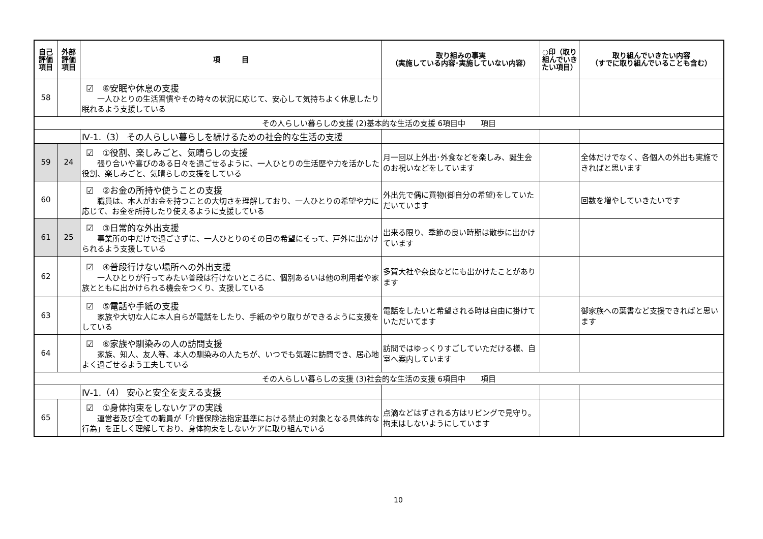| 自己 評価 項目 | 外部 評価 項目 | 項 目 | 取り組みの事実 （実施している内容･実施していない内容） | ○印（取り組んでいきたい項目） | 取り組んでいきたい内容 （すでに取り組んでいることも含む） |
| --- | --- | --- | --- | --- | --- |
| 58 | | ☑ ⑥安眠や休息の支援 一人ひとりの生活習慣やその時々の状況に応じて、安心して気持ちよく休息したり眠れるよう支援している | | | |
| その人らしい暮らしの支援 (2)基本的な生活の支援 6項目中 項目 | | | | | |
| | | Ⅳ-1.（3） その人らしい暮らしを続けるための社会的な生活の支援 | | | |
| 59 | 24 | ☑ ①役割、楽しみごと、気晴らしの支援 張り合いや喜びのある日々を過ごせるように、一人ひとりの生活歴や力を活かした役割、楽しみごと、気晴らしの支援をしている | 月一回以上外出･外食などを楽しみ、誕生会のお祝いなどをしています | | 全体だけでなく、各個人の外出も実施できればと思います |
| 60 | | ☑ ②お金の所持や使うことの支援 職員は、本人がお金を持つことの大切さを理解しており、一人ひとりの希望や力に応じて、お金を所持したり使えるように支援している | 外出先で偶に買物(御自分の希望)をしていただいています | | 回数を増やしていきたいです |
| 61 | 25 | ☑ ③日常的な外出支援 事業所の中だけで過ごさずに、一人ひとりのその日の希望にそって、戸外に出かけられるよう支援している | 出来る限り、季節の良い時期は散歩に出かけています | | |
| 62 | | ☑ ④普段行けない場所への外出支援 一人ひとりが行ってみたい普段は行けないところに、個別あるいは他の利用者や家族とともに出かけられる機会をつくり、支援している | 多賀大社や奈良などにも出かけたことがあります | | |
| 63 | | ☑ ⑤電話や手紙の支援 家族や大切な人に本人自らが電話をしたり、手紙のやり取りができるように支援をしている | 電話をしたいと希望される時は自由に掛けていただいてます | | 御家族への葉書など支援できればと思います |
| 64 | | ☑ ⑥家族や馴染みの人の訪問支援 家族、知人、友人等、本人の馴染みの人たちが、いつでも気軽に訪問でき、居心地よく過ごせるよう工夫している | 訪問ではゆっくりすごしていただける様、自室へ案内しています | | |
| その人らしい暮らしの支援 (3)社会的な生活の支援 6項目中 項目 | | | | | |
| | | Ⅳ-1.（4） 安心と安全を支える支援 | | | |
| 65 | | ☑ ①身体拘束をしないケアの実践 運営者及び全ての職員が「介護保険法指定基準における禁止の対象となる具体的な行為」を正しく理解しており、身体拘束をしないケアに取り組んでいる | 点滴などはずされる方はリビングで見守り。拘束はしないようにしています | | |
10